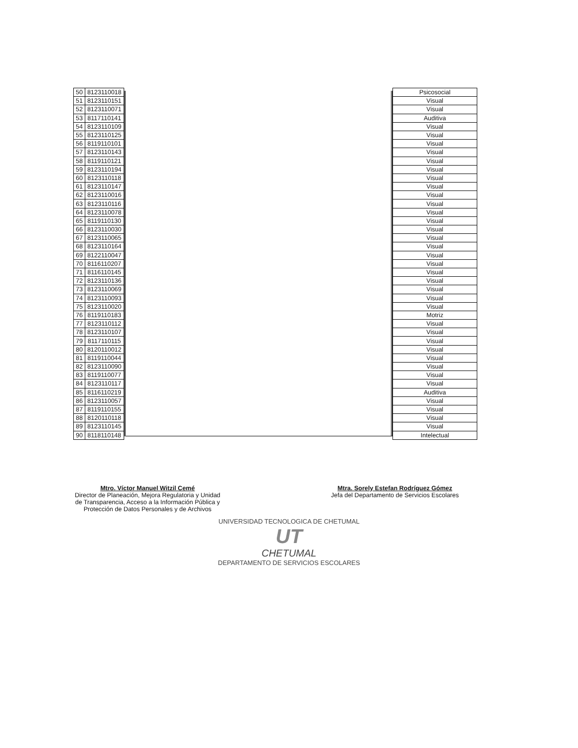| 50 | 8123110018 |
| 51 | 8123110151 |
| 52 | 8123110071 |
| 53 | 8117110141 |
| 54 | 8123110109 |
| 55 | 8123110125 |
| 56 | 8119110101 |
| 57 | 8123110143 |
| 58 | 8119110121 |
| 59 | 8123110194 |
| 60 | 8123110118 |
| 61 | 8123110147 |
| 62 | 8123110016 |
| 63 | 8123110116 |
| 64 | 8123110078 |
| 65 | 8119110130 |
| 66 | 8123110030 |
| 67 | 8123110065 |
| 68 | 8123110164 |
| 69 | 8122110047 |
| 70 | 8116110207 |
| 71 | 8116110145 |
| 72 | 8123110136 |
| 73 | 8123110069 |
| 74 | 8123110093 |
| 75 | 8123110020 |
| 76 | 8119110183 |
| 77 | 8123110112 |
| 78 | 8123110107 |
| 79 | 8117110115 |
| 80 | 8120110012 |
| 81 | 8119110044 |
| 82 | 8123110090 |
| 83 | 8119110077 |
| 84 | 8123110117 |
| 85 | 8116110219 |
| 86 | 8123110057 |
| 87 | 8119110155 |
| 88 | 8120110118 |
| 89 | 8123110145 |
| 90 | 8118110148 |
| Psicosocial |
| Visual |
| Visual |
| Auditiva |
| Visual |
| Visual |
| Visual |
| Visual |
| Visual |
| Visual |
| Visual |
| Visual |
| Visual |
| Visual |
| Visual |
| Visual |
| Visual |
| Visual |
| Visual |
| Visual |
| Visual |
| Visual |
| Visual |
| Visual |
| Visual |
| Visual |
| Motriz |
| Visual |
| Visual |
| Visual |
| Visual |
| Visual |
| Visual |
| Visual |
| Visual |
| Auditiva |
| Visual |
| Visual |
| Visual |
| Visual |
| Intelectual |
Mtro. Víctor Manuel Witzil Cemé
Director de Planeación, Mejora Regulatoria y Unidad
de Transparencia, Acceso a la Información Pública y
Protección de Datos Personales y de Archivos
Mtra. Sorely Estefan Rodríguez Gómez
Jefa del Departamento de Servicios Escolares
UNIVERSIDAD TECNOLOGICA DE CHETUMAL
UT
CHETUMAL
DEPARTAMENTO DE SERVICIOS ESCOLARES